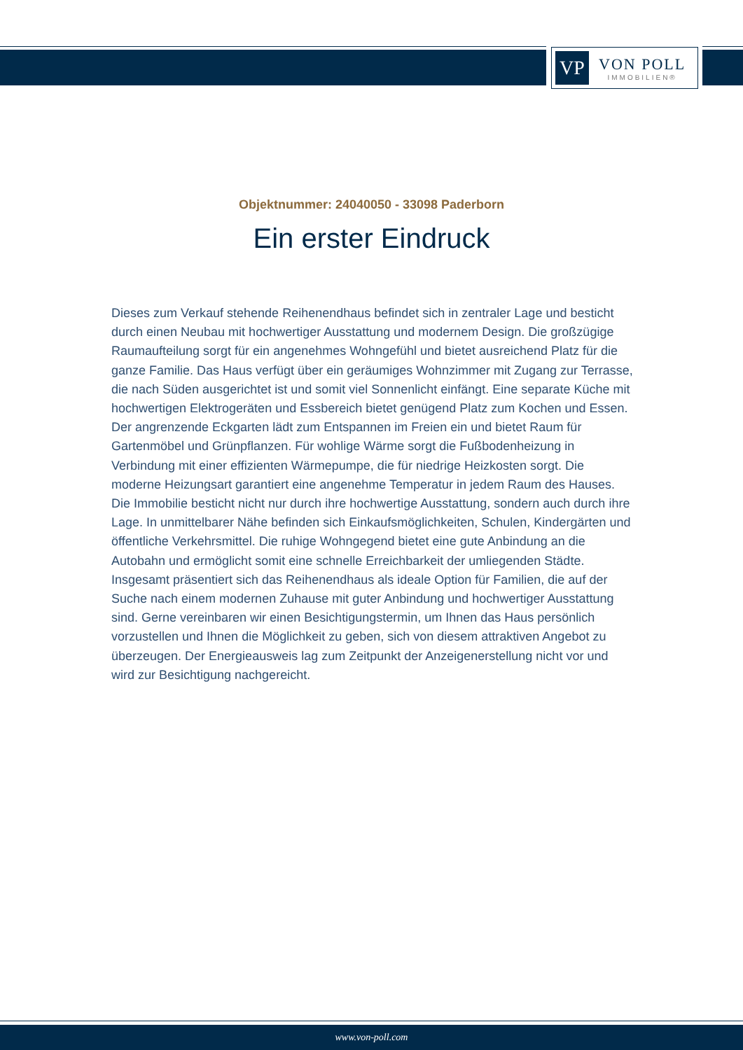VP
VON POLL
IMMOBILIEN®
Objektnummer: 24040050 - 33098 Paderborn
Ein erster Eindruck
Dieses zum Verkauf stehende Reihenendhaus befindet sich in zentraler Lage und besticht durch einen Neubau mit hochwertiger Ausstattung und modernem Design. Die großzügige Raumaufteilung sorgt für ein angenehmes Wohngefühl und bietet ausreichend Platz für die ganze Familie. Das Haus verfügt über ein geräumiges Wohnzimmer mit Zugang zur Terrasse, die nach Süden ausgerichtet ist und somit viel Sonnenlicht einfängt. Eine separate Küche mit hochwertigen Elektrogeräten und Essbereich bietet genügend Platz zum Kochen und Essen. Der angrenzende Eckgarten lädt zum Entspannen im Freien ein und bietet Raum für Gartenmöbel und Grünpflanzen. Für wohlige Wärme sorgt die Fußbodenheizung in Verbindung mit einer effizienten Wärmepumpe, die für niedrige Heizkosten sorgt. Die moderne Heizungsart garantiert eine angenehme Temperatur in jedem Raum des Hauses. Die Immobilie besticht nicht nur durch ihre hochwertige Ausstattung, sondern auch durch ihre Lage. In unmittelbarer Nähe befinden sich Einkaufsmöglichkeiten, Schulen, Kindergärten und öffentliche Verkehrsmittel. Die ruhige Wohngegend bietet eine gute Anbindung an die Autobahn und ermöglicht somit eine schnelle Erreichbarkeit der umliegenden Städte. Insgesamt präsentiert sich das Reihenendhaus als ideale Option für Familien, die auf der Suche nach einem modernen Zuhause mit guter Anbindung und hochwertiger Ausstattung sind. Gerne vereinbaren wir einen Besichtigungstermin, um Ihnen das Haus persönlich vorzustellen und Ihnen die Möglichkeit zu geben, sich von diesem attraktiven Angebot zu überzeugen. Der Energieausweis lag zum Zeitpunkt der Anzeigenerstellung nicht vor und wird zur Besichtigung nachgereicht.
www.von-poll.com